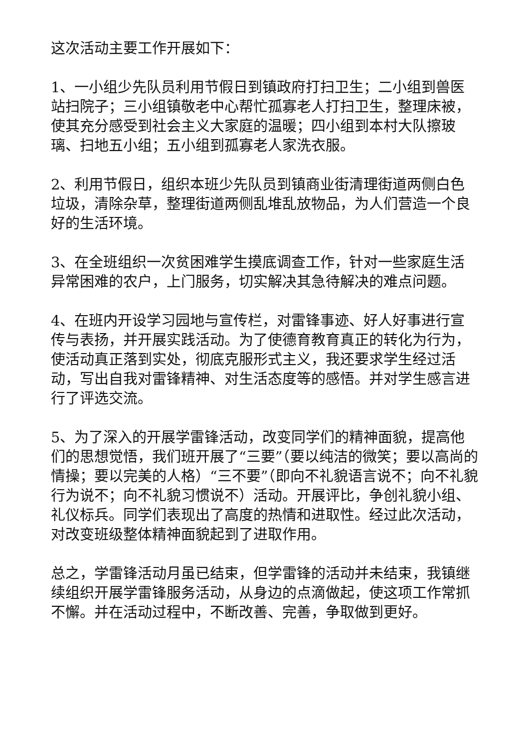这次活动主要工作开展如下：
1、一小组少先队员利用节假日到镇政府打扫卫生；二小组到兽医站扫院子；三小组镇敬老中心帮忙孤寡老人打扫卫生，整理床被，使其充分感受到社会主义大家庭的温暖；四小组到本村大队擦玻璃、扫地五小组；五小组到孤寡老人家洗衣服。
2、利用节假日，组织本班少先队员到镇商业街清理街道两侧白色垃圾，清除杂草，整理街道两侧乱堆乱放物品，为人们营造一个良好的生活环境。
3、在全班组织一次贫困难学生摸底调查工作，针对一些家庭生活异常困难的农户，上门服务，切实解决其急待解决的难点问题。
4、在班内开设学习园地与宣传栏，对雷锋事迹、好人好事进行宣传与表扬，并开展实践活动。为了使德育教育真正的转化为行为，使活动真正落到实处，彻底克服形式主义，我还要求学生经过活动，写出自我对雷锋精神、对生活态度等的感悟。并对学生感言进行了评选交流。
5、为了深入的开展学雷锋活动，改变同学们的精神面貌，提高他们的思想觉悟，我们班开展了“三要”（要以纯洁的微笑；要以高尚的情操；要以完美的人格）“三不要”（即向不礼貌语言说不；向不礼貌行为说不；向不礼貌习惯说不）活动。开展评比，争创礼貌小组、礼仪标兵。同学们表现出了高度的热情和进取性。经过此次活动，对改变班级整体精神面貌起到了进取作用。
总之，学雷锋活动月虽已结束，但学雷锋的活动并未结束，我镇继续组织开展学雷锋服务活动，从身边的点滴做起，使这项工作常抓不懈。并在活动过程中，不断改善、完善，争取做到更好。